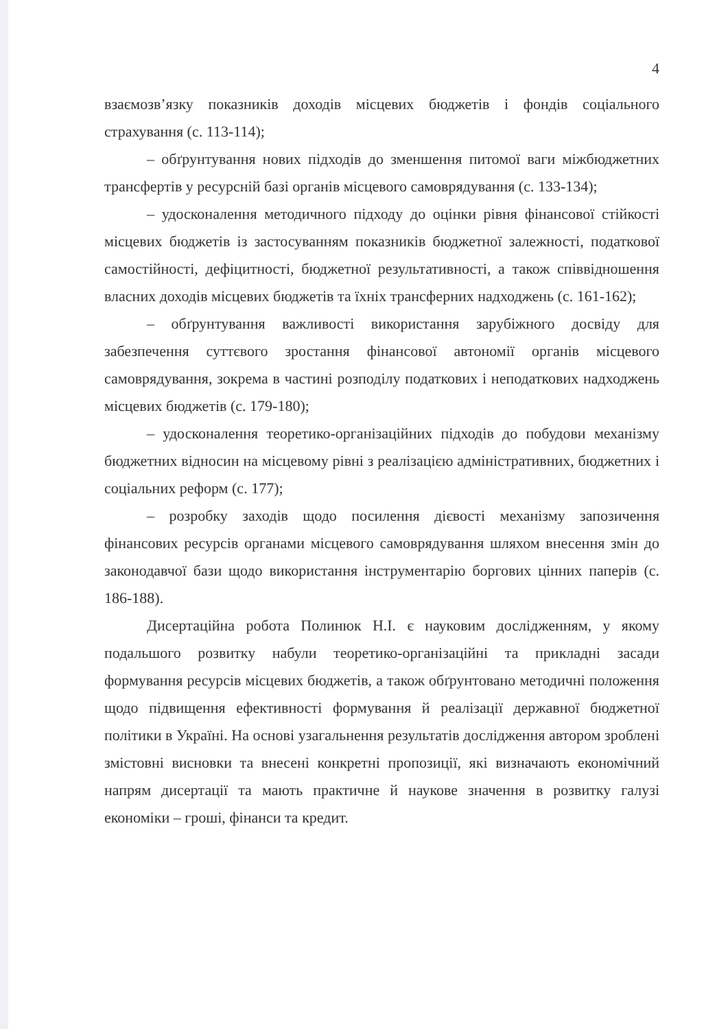4
взаємозв’язку показників доходів місцевих бюджетів і фондів соціального страхування (с. 113-114);
– обґрунтування нових підходів до зменшення питомої ваги міжбюджетних трансфертів у ресурсній базі органів місцевого самоврядування (с. 133-134);
– удосконалення методичного підходу до оцінки рівня фінансової стійкості місцевих бюджетів із застосуванням показників бюджетної залежності, податкової самостійності, дефіцитності, бюджетної результативності, а також співвідношення власних доходів місцевих бюджетів та їхніх трансферних надходжень (с. 161-162);
– обґрунтування важливості використання зарубіжного досвіду для забезпечення суттєвого зростання фінансової автономії органів місцевого самоврядування, зокрема в частині розподілу податкових і неподаткових надходжень місцевих бюджетів (с. 179-180);
– удосконалення теоретико-організаційних підходів до побудови механізму бюджетних відносин на місцевому рівні з реалізацією адміністративних, бюджетних і соціальних реформ (с. 177);
– розробку заходів щодо посилення дієвості механізму запозичення фінансових ресурсів органами місцевого самоврядування шляхом внесення змін до законодавчої бази щодо використання інструментарію боргових цінних паперів (с. 186-188).
Дисертаційна робота Полинюк Н.І. є науковим дослідженням, у якому подальшого розвитку набули теоретико-організаційні та прикладні засади формування ресурсів місцевих бюджетів, а також обґрунтовано методичні положення щодо підвищення ефективності формування й реалізації державної бюджетної політики в Україні. На основі узагальнення результатів дослідження автором зроблені змістовні висновки та внесені конкретні пропозиції, які визначають економічний напрям дисертації та мають практичне й наукове значення в розвитку галузі економіки – гроші, фінанси та кредит.